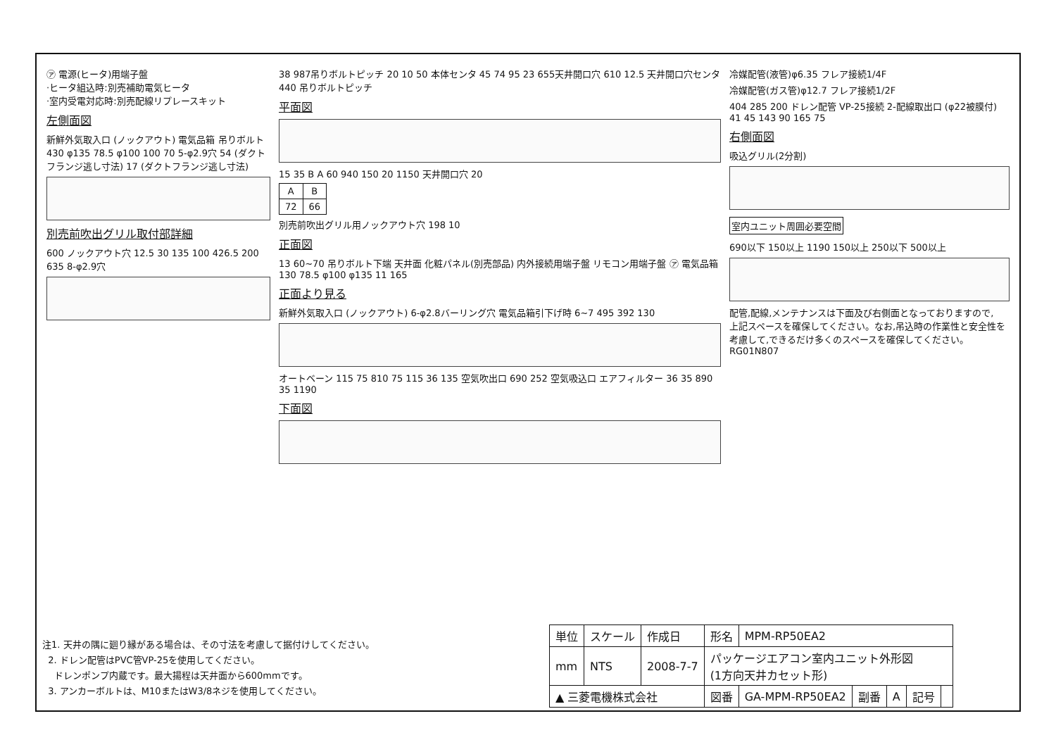㋐ 電源(ヒータ)用端子盤
·ヒータ組込時:別売補助電気ヒータ
·室内受電対応時:別売配線リプレースキット
左側面図
新鮮外気取入口 (ノックアウト) 電気品箱 吊りボルト 430 φ135 78.5 φ100 100 70 5-φ2.9穴 54 (ダクトフランジ逃し寸法) 17 (ダクトフランジ逃し寸法)
別売前吹出グリル取付部詳細
600 ノックアウト穴 12.5 30 135 100 426.5 200 635 8-φ2.9穴
38 987吊りボルトピッチ 20 10 50 本体センタ 45 74 95 23 655天井開口穴 610 12.5 天井開口穴センタ 440 吊りボルトピッチ
平面図
15 35 B A 60 940 150 20 1150 天井開口穴 20
| A | B |
| --- | --- |
| 72 | 66 |
別売前吹出グリル用ノックアウト穴 198 10
正面図
13 60~70 吊りボルト下端 天井面 化粧パネル(別売部品) 内外接続用端子盤 リモコン用端子盤 ㋐ 電気品箱 130 78.5 φ100 φ135 11 165
正面より見る
新鮮外気取入口 (ノックアウト) 6-φ2.8バーリング穴 電気品箱引下げ時 6~7 495 392 130
オートベーン 115 75 810 75 115 36 135 空気吹出口 690 252 空気吸込口 エアフィルター 36 35 890 35 1190
下面図
冷媒配管(液管)φ6.35 フレア接続1/4F
冷媒配管(ガス管)φ12.7 フレア接続1/2F
404 285 200 ドレン配管 VP-25接続 2-配線取出口 (φ22被膜付) 41 45 143 90 165 75
右側面図
吸込グリル(2分割)
室内ユニット周囲必要空間
690以下 150以上 1190 150以上 250以下 500以上
配管,配線,メンテナンスは下面及び右側面となっておりますので,
上記スペースを確保してください。なお,吊込時の作業性と安全性を
考慮して,できるだけ多くのスペースを確保してください。 RG01N807
注1. 天井の隅に廻り縁がある場合は、その寸法を考慮して据付けしてください。
2. ドレン配管はPVC管VP-25を使用してください。
ドレンポンプ内蔵です。最大揚程は天井面から600mmです。
3. アンカーボルトは、M10またはW3/8ネジを使用してください。
| 単位 | スケール | 作成日 | 形名 | MPM-RP50EA2 | | | | |
| mm | NTS | 2008-7-7 | パッケージエアコン室内ユニット外形図 (1方向天井カセット形) | | | | | |
| ▲ 三菱電機株式会社 | | | 図番 | GA-MPM-RP50EA2 | 副番 | A | 記号 | |